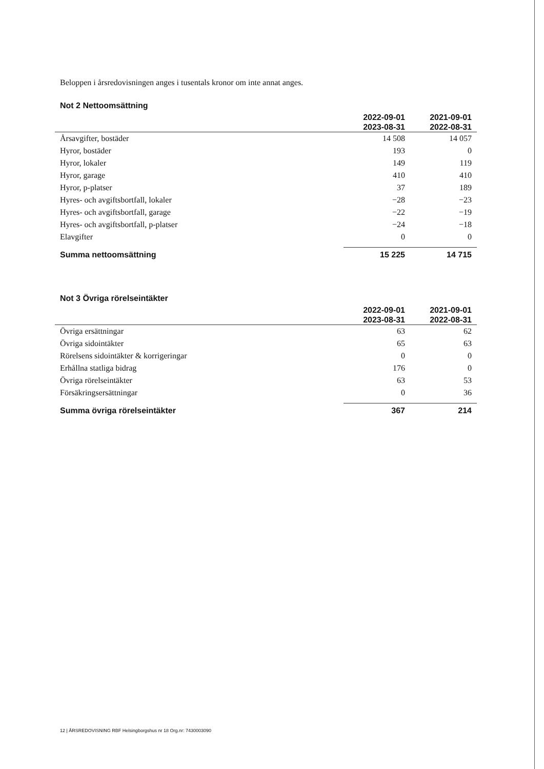Beloppen i årsredovisningen anges i tusentals kronor om inte annat anges.
Not 2 Nettoomsättning
| | 2022-09-01 2023-08-31 | 2021-09-01 2022-08-31 |
| --- | --- | --- |
| Årsavgifter, bostäder | 14 508 | 14 057 |
| Hyror, bostäder | 193 | 0 |
| Hyror, lokaler | 149 | 119 |
| Hyror, garage | 410 | 410 |
| Hyror, p-platser | 37 | 189 |
| Hyres- och avgiftsbortfall, lokaler | −28 | −23 |
| Hyres- och avgiftsbortfall, garage | −22 | −19 |
| Hyres- och avgiftsbortfall, p-platser | −24 | −18 |
| Elavgifter | 0 | 0 |
| Summa nettoomsättning | 15 225 | 14 715 |
Not 3 Övriga rörelseintäkter
| | 2022-09-01 2023-08-31 | 2021-09-01 2022-08-31 |
| --- | --- | --- |
| Övriga ersättningar | 63 | 62 |
| Övriga sidointäkter | 65 | 63 |
| Rörelsens sidointäkter & korrigeringar | 0 | 0 |
| Erhållna statliga bidrag | 176 | 0 |
| Övriga rörelseintäkter | 63 | 53 |
| Försäkringsersättningar | 0 | 36 |
| Summa övriga rörelseintäkter | 367 | 214 |
12 | ÅRSREDOVISNING RBF Helsingborgshus nr 18 Org.nr: 7430003090